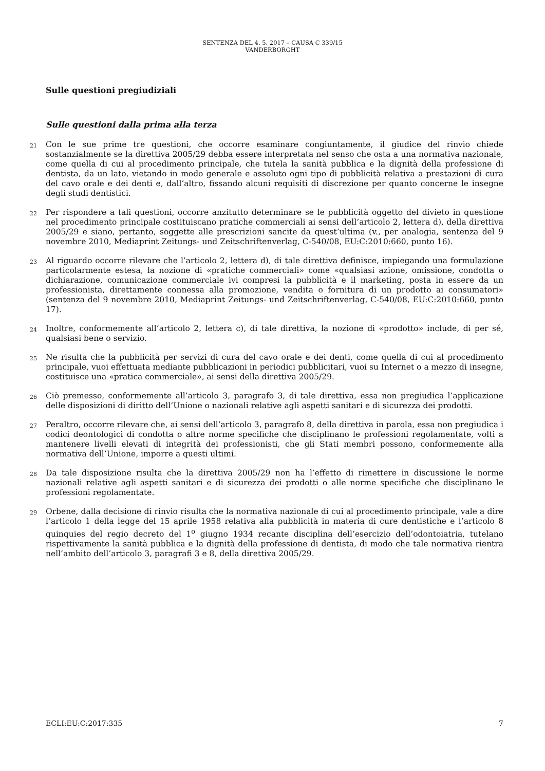SENTENZA DEL 4. 5. 2017 – CAUSA C 339/15
VANDERBORGHT
Sulle questioni pregiudiziali
Sulle questioni dalla prima alla terza
21 Con le sue prime tre questioni, che occorre esaminare congiuntamente, il giudice del rinvio chiede sostanzialmente se la direttiva 2005/29 debba essere interpretata nel senso che osta a una normativa nazionale, come quella di cui al procedimento principale, che tutela la sanità pubblica e la dignità della professione di dentista, da un lato, vietando in modo generale e assoluto ogni tipo di pubblicità relativa a prestazioni di cura del cavo orale e dei denti e, dall’altro, fissando alcuni requisiti di discrezione per quanto concerne le insegne degli studi dentistici.
22 Per rispondere a tali questioni, occorre anzitutto determinare se le pubblicità oggetto del divieto in questione nel procedimento principale costituiscano pratiche commerciali ai sensi dell’articolo 2, lettera d), della direttiva 2005/29 e siano, pertanto, soggette alle prescrizioni sancite da quest’ultima (v., per analogia, sentenza del 9 novembre 2010, Mediaprint Zeitungs- und Zeitschriftenverlag, C-540/08, EU:C:2010:660, punto 16).
23 Al riguardo occorre rilevare che l’articolo 2, lettera d), di tale direttiva definisce, impiegando una formulazione particolarmente estesa, la nozione di «pratiche commerciali» come «qualsiasi azione, omissione, condotta o dichiarazione, comunicazione commerciale ivi compresi la pubblicità e il marketing, posta in essere da un professionista, direttamente connessa alla promozione, vendita o fornitura di un prodotto ai consumatori» (sentenza del 9 novembre 2010, Mediaprint Zeitungs- und Zeitschriftenverlag, C-540/08, EU:C:2010:660, punto 17).
24 Inoltre, conformemente all’articolo 2, lettera c), di tale direttiva, la nozione di «prodotto» include, di per sé, qualsiasi bene o servizio.
25 Ne risulta che la pubblicità per servizi di cura del cavo orale e dei denti, come quella di cui al procedimento principale, vuoi effettuata mediante pubblicazioni in periodici pubblicitari, vuoi su Internet o a mezzo di insegne, costituisce una «pratica commerciale», ai sensi della direttiva 2005/29.
26 Ciò premesso, conformemente all’articolo 3, paragrafo 3, di tale direttiva, essa non pregiudica l’applicazione delle disposizioni di diritto dell’Unione o nazionali relative agli aspetti sanitari e di sicurezza dei prodotti.
27 Peraltro, occorre rilevare che, ai sensi dell’articolo 3, paragrafo 8, della direttiva in parola, essa non pregiudica i codici deontologici di condotta o altre norme specifiche che disciplinano le professioni regolamentate, volti a mantenere livelli elevati di integrità dei professionisti, che gli Stati membri possono, conformemente alla normativa dell’Unione, imporre a questi ultimi.
28 Da tale disposizione risulta che la direttiva 2005/29 non ha l’effetto di rimettere in discussione le norme nazionali relative agli aspetti sanitari e di sicurezza dei prodotti o alle norme specifiche che disciplinano le professioni regolamentate.
29 Orbene, dalla decisione di rinvio risulta che la normativa nazionale di cui al procedimento principale, vale a dire l’articolo 1 della legge del 15 aprile 1958 relativa alla pubblicità in materia di cure dentistiche e l’articolo 8 quinquies del regio decreto del 1<sup>o</sup> giugno 1934 recante disciplina dell’esercizio dell’odontoiatria, tutelano rispettivamente la sanità pubblica e la dignità della professione di dentista, di modo che tale normativa rientra nell’ambito dell’articolo 3, paragrafi 3 e 8, della direttiva 2005/29.
ECLI:EU:C:2017:335 7